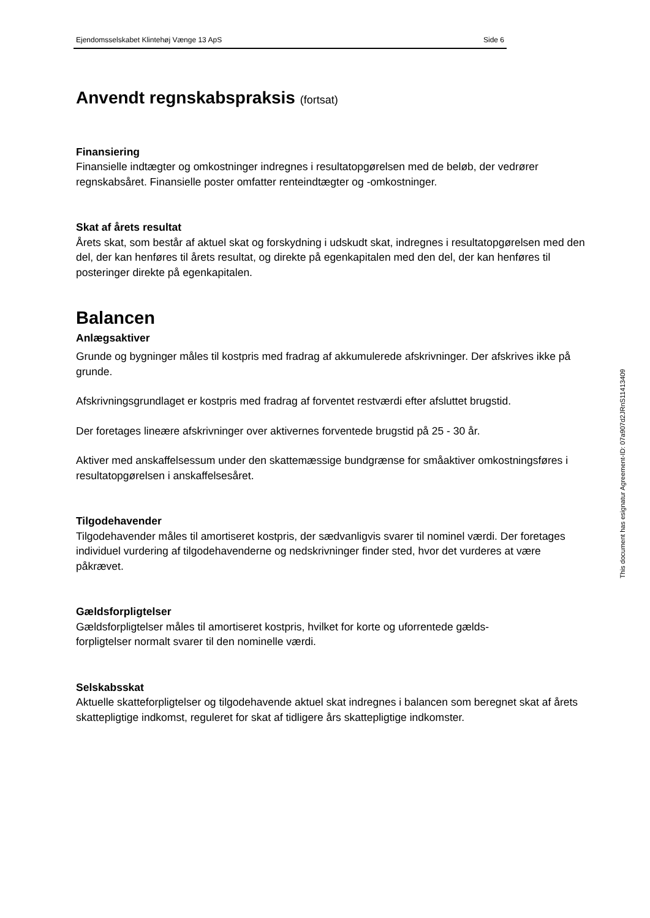Ejendomsselskabet Klintehøj Vænge 13 ApS Side 6
Anvendt regnskabspraksis (fortsat)
Finansiering
Finansielle indtægter og omkostninger indregnes i resultatopgørelsen med de beløb, der vedrører regnskabsåret. Finansielle poster omfatter renteindtægter og -omkostninger.
Skat af årets resultat
Årets skat, som består af aktuel skat og forskydning i udskudt skat, indregnes i resultatopgørelsen med den del, der kan henføres til årets resultat, og direkte på egenkapitalen med den del, der kan henføres til posteringer direkte på egenkapitalen.
Balancen
Anlægsaktiver
Grunde og bygninger måles til kostpris med fradrag af akkumulerede afskrivninger. Der afskrives ikke på grunde.
Afskrivningsgrundlaget er kostpris med fradrag af forventet restværdi efter afsluttet brugstid.
Der foretages lineære afskrivninger over aktivernes forventede brugstid på 25 - 30 år.
Aktiver med anskaffelsessum under den skattemæssige bundgrænse for småaktiver omkostningsføres i resultatopgørelsen i anskaffelsesåret.
Tilgodehavender
Tilgodehavender måles til amortiseret kostpris, der sædvanligvis svarer til nominel værdi. Der foretages individuel vurdering af tilgodehavenderne og nedskrivninger finder sted, hvor det vurderes at være påkrævet.
Gældsforpligtelser
Gældsforpligtelser måles til amortiseret kostpris, hvilket for korte og uforrentede gælds-
forpligtelser normalt svarer til den nominelle værdi.
Selskabsskat
Aktuelle skatteforpligtelser og tilgodehavende aktuel skat indregnes i balancen som beregnet skat af årets skattepligtige indkomst, reguleret for skat af tidligere års skattepligtige indkomster.
This document has esignatur Agreement-ID: 07a907d2JRnS11413409